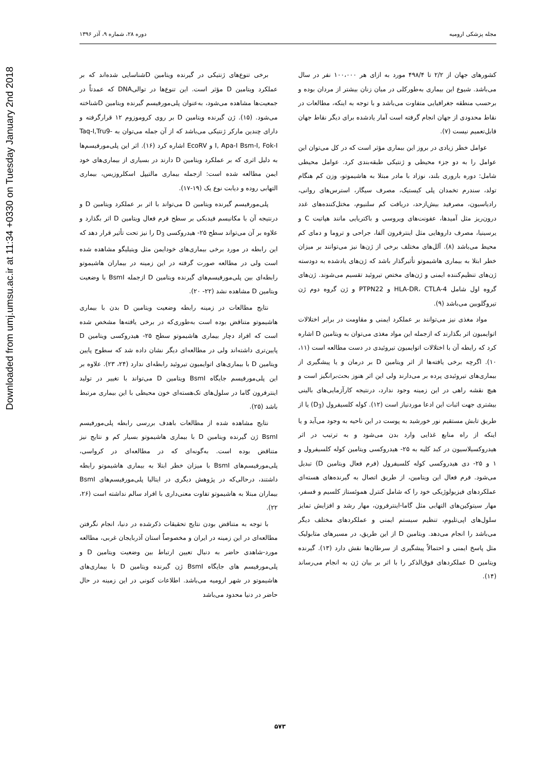Downloaded from umj.umsu.ac.ir at 11:34 +0330 on Tuesday January 2nd 2018
مجله پزشکی ارومیه دوره ۲۸، شماره ۹، آذر ۱۳۹۶
کشورهای جهان از ۲/۲ تا ۴۹۸/۴ مورد به ازای هر ۱۰۰،۰۰۰ نفر در سال می‌باشد. شیوع این بیماری به‌طورکلی در میان زنان بیشتر از مردان بوده و برحسب منطقه جغرافیایی متفاوت می‌باشد و با توجه به اینکه، مطالعات در نقاط محدودی از جهان انجام گرفته است آمار یادشده برای دیگر نقاط جهان قابل‌تعمیم نیست (۷).
عوامل خطر زیادی در بروز این بیماری مؤثر است که در کل می‌توان این عوامل را به دو جزء محیطی و ژنتیکی طبقه‌بندی کرد. عوامل محیطی شامل: دوره باروری بلند، نوزاد با مادر مبتلا به هاشیموتو، وزن کم هنگام تولد، سندرم تخمدان پلی کیستیک، مصرف سیگار، استرس‌های روانی، رادیاسیون، مصرفید بیش‌ازحد، دریافت کم سلنیوم، مختل‌کننده‌های غدد درون‌ریز مثل آمیدها، عفونت‌های ویروسی و باکتریایی مانند هپاتیت C و یرسینیا، مصرف داروهایی مثل اینترفرون آلفا، جراحی و تروما و دمای کم محیط می‌باشد (۸). آلل‌های مختلف برخی از ژن‌ها نیز می‌توانند بر میزان خطر ابتلا به بیماری هاشیموتو تأثیرگذار باشد که ژن‌های یادشده به دودسته ژن‌های تنظیم‌کننده ایمنی و ژن‌های مختص تیروئید تقسیم می‌شوند. ژن‌های گروه اول شامل HLA-DR، CTLA-4 و PTPN22 و ژن گروه دوم ژن تیروگلوبین می‌باشد (۹).
مواد مغذی نیز می‌توانند بر عملکرد ایمنی و مقاومت در برابر اختلالات اتوایمیون اثر بگذارند که ازجمله این مواد مغذی می‌توان به ویتامین D اشاره کرد که رابطه آن با اختلالات اتوایمیون تیروئیدی در دست مطالعه است (۱۱، ۱۰). اگرچه برخی یافته‌ها از اثر ویتامین D بر درمان و یا پیشگیری از بیماری‌های تیروئیدی پرده بر می‌دارند ولی این اثر هنوز بحث‌برانگیز است و هیچ نقشه راهی در این زمینه وجود ندارد، درنتیجه کارآزمایی‌های بالینی بیشتری جهت اثبات این ادعا موردنیاز است (۱۲). کوله کلسیفرول (D<sub>3</sub>) یا از طریق تابش مستقیم نور خورشید به پوست در این ناحیه به وجود می‌آید و یا اینکه از راه منابع غذایی وارد بدن می‌شود و به ترتیب در اثر هیدروکسیلاسیون در کبد کلیه به ۲۵- هیدروکسی ویتامین کوله کلسیفرول و ۱ و ۲۵- دی هیدروکسی کوله کلسیفرول (فرم فعال ویتامین D) تبدیل می‌شود. فرم فعال این ویتامین، از طریق اتصال به گیرنده‌های هسته‌ای عملکردهای فیزیولوژیکی خود را که شامل کنترل هموئستاز کلسیم و فسفر، مهار سیتوکین‌های التهابی مثل گاما-اینترفرون، مهار رشد و افزایش تمایز سلول‌های اپی‌تلیوم، تنظیم سیستم ایمنی و عملکردهای مختلف دیگر می‌باشد را انجام می‌دهد. ویتامین D از این طریق، در مسیرهای متابولیک مثل پاسخ ایمنی و احتمالاً پیشگیری از سرطان‌ها نقش دارد (۱۳). گیرنده ویتامین D عملکردهای فوق‌الذکر را با اثر بر بیان ژن به انجام می‌رساند (۱۴).
برخی تنوع‌های ژنتیکی در گیرنده ویتامین Dشناسایی شده‌اند که بر عملکرد ویتامین D مؤثر است. این تنوع‌ها در توالیDNA که عمدتاً در جمعیت‌ها مشاهده می‌شود، به‌عنوان پلی‌مورفیسم گیرنده ویتامین Dشناخته می‌شود. (۱۵). ژن گیرنده ویتامین D بر روی کروموزوم ۱۲ قرارگرفته و دارای چندین مارکر ژنتیکی می‌باشد که از آن جمله می‌توان به Taq-I,Tru9-I, Apa-I Bsm-I, Fok-I و EcoRV اشاره کرد (۱۶). اثر این پلی‌مورفیسم‌ها به دلیل اثری که بر عملکرد ویتامین D دارند در بسیاری از بیماری‌های خود ایمن مطالعه شده است: ازجمله بیماری مالتیپل اسکلروزیس، بیماری التهابی روده و دیابت نوع یک (۱۹-۱۷).
پلی‌مورفیسم گیرنده ویتامین D می‌تواند با اثر بر عملکرد ویتامین D و درنتیجه آن با مکانیسم فیدبکی بر سطح فرم فعال ویتامین D اثر بگذارد و علاوه بر آن می‌تواند سطح ۲۵- هیدروکسی D<sub>3</sub> را نیز تحت تأثیر قرار دهد که این رابطه در مورد برخی بیماری‌های خودایمن مثل ویتیلیگو مشاهده شده است ولی در مطالعه صورت گرفته در این زمینه در بیماران هاشیموتو رابطه‌ای بین پلی‌مورفیسم‌های گیرنده ویتامین D ازجمله BsmI با وضعیت ویتامین D مشاهده نشد (۲۲- ۲۰).
نتایج مطالعات در زمینه رابطه وضعیت ویتامین D بدن با بیماری هاشیموتو متناقض بوده است به‌طوری‌که در برخی یافته‌ها مشخص شده است که افراد دچار بیماری هاشیموتو سطح ۲۵- هیدروکسی ویتامین D پایین‌تری داشته‌اند ولی در مطالعه‌ای دیگر نشان داده شد که سطوح پایین ویتامین D با بیماری‌های اتوایمیون تیروئید رابطه‌ای ندارد (۲۴، ۲۳). علاوه بر این پلی‌مورفیسم جایگاه BsmI ویتامین D می‌تواند با تغییر در تولید اینترفرون گاما در سلول‌های تک‌هسته‌ای خون محیطی با این بیماری مرتبط باشد (۲۵).
نتایج مشاهده شده از مطالعات باهدف بررسی رابطه پلی‌مورفیسم BsmI ژن گیرنده ویتامین D با بیماری هاشیموتو بسیار کم و نتایج نیز متناقض بوده است. به‌گونه‌ای که در مطالعه‌ای در کرواسی، پلی‌مورفیسم‌های BsmI با میزان خطر ابتلا به بیماری هاشیموتو رابطه داشتند، درحالی‌که در پژوهش دیگری در ایتالیا پلی‌مورفیسم‌های BsmI بیماران مبتلا به هاشیموتو تفاوت معنی‌داری با افراد سالم نداشته است (۲۶، ۲۲).
با توجه به متناقض بودن نتایج تحقیقات ذکرشده در دنیا، انجام نگرفتن مطالعه‌ای در این زمینه در ایران و مخصوصاً استان آذربایجان غربی، مطالعه مورد-شاهدی حاضر به دنبال تعیین ارتباط بین وضعیت ویتامین D و پلی‌مورفیسم های جایگاه BsmI ژن گیرنده ویتامین D با بیماری‌های هاشیموتو در شهر ارومیه می‌باشد. اطلاعات کنونی در این زمینه در حال حاضر در دنیا محدود می‌باشد
۵۷۳